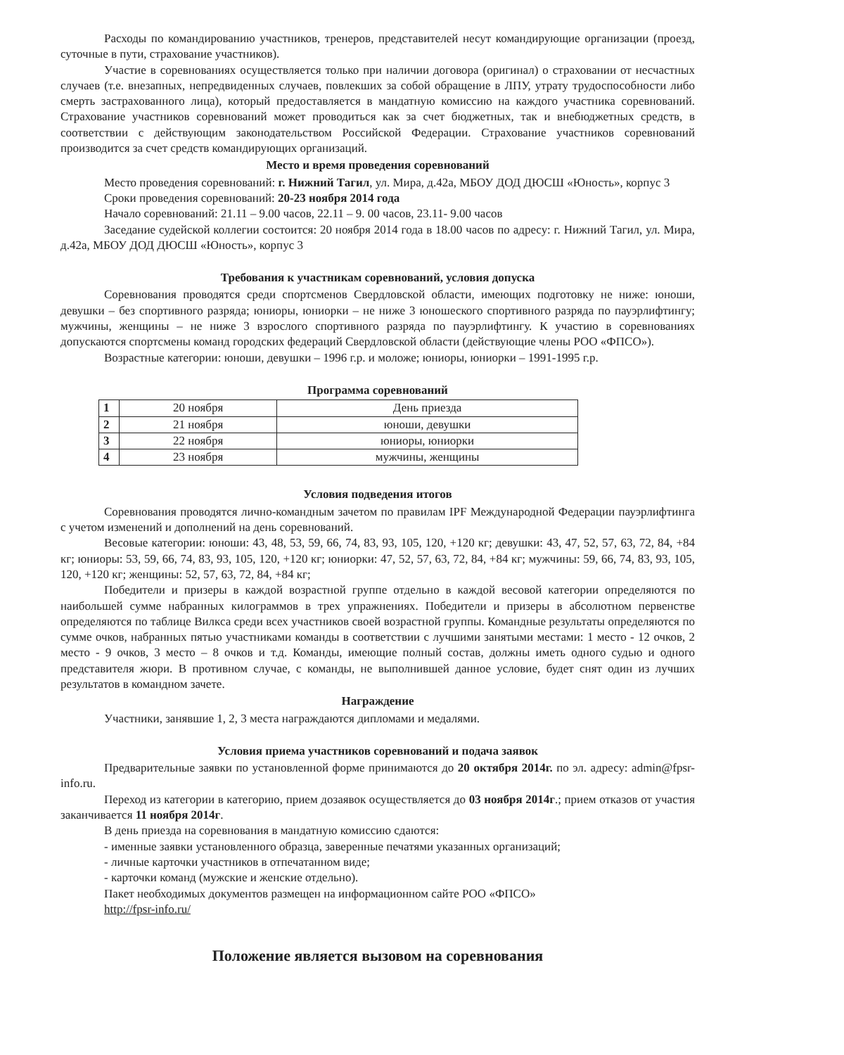Расходы по командированию участников, тренеров, представителей несут командирующие организации (проезд, суточные в пути, страхование участников).
Участие в соревнованиях осуществляется только при наличии договора (оригинал) о страховании от несчастных случаев (т.е. внезапных, непредвиденных случаев, повлекших за собой обращение в ЛПУ, утрату трудоспособности либо смерть застрахованного лица), который предоставляется в мандатную комиссию на каждого участника соревнований. Страхование участников соревнований может проводиться как за счет бюджетных, так и внебюджетных средств, в соответствии с действующим законодательством Российской Федерации. Страхование участников соревнований производится за счет средств командирующих организаций.
Место и время проведения соревнований
Место проведения соревнований: г. Нижний Тагил, ул. Мира, д.42а, МБОУ ДОД ДЮСШ «Юность», корпус 3
Сроки проведения соревнований: 20-23 ноября 2014 года
Начало соревнований: 21.11 – 9.00 часов, 22.11 – 9. 00 часов, 23.11- 9.00 часов
Заседание судейской коллегии состоится: 20 ноября 2014 года в 18.00 часов по адресу: г. Нижний Тагил, ул. Мира, д.42а, МБОУ ДОД ДЮСШ «Юность», корпус 3
Требования к участникам соревнований, условия допуска
Соревнования проводятся среди спортсменов Свердловской области, имеющих подготовку не ниже: юноши, девушки – без спортивного разряда; юниоры, юниорки – не ниже 3 юношеского спортивного разряда по пауэрлифтингу; мужчины, женщины – не ниже 3 взрослого спортивного разряда по пауэрлифтингу. К участию в соревнованиях допускаются спортсмены команд городских федераций Свердловской области (действующие члены РОО «ФПСО»).
Возрастные категории: юноши, девушки – 1996 г.р. и моложе; юниоры, юниорки – 1991-1995 г.р.
Программа соревнований
| 1 | 20 ноября | День приезда |
| 2 | 21 ноября | юноши, девушки |
| 3 | 22 ноября | юниоры, юниорки |
| 4 | 23 ноября | мужчины, женщины |
Условия подведения итогов
Соревнования проводятся лично-командным зачетом по правилам IPF Международной Федерации пауэрлифтинга с учетом изменений и дополнений на день соревнований.
Весовые категории: юноши: 43, 48, 53, 59, 66, 74, 83, 93, 105, 120, +120 кг; девушки: 43, 47, 52, 57, 63, 72, 84, +84 кг; юниоры: 53, 59, 66, 74, 83, 93, 105, 120, +120 кг; юниорки: 47, 52, 57, 63, 72, 84, +84 кг; мужчины: 59, 66, 74, 83, 93, 105, 120, +120 кг; женщины: 52, 57, 63, 72, 84, +84 кг;
Победители и призеры в каждой возрастной группе отдельно в каждой весовой категории определяются по наибольшей сумме набранных килограммов в трех упражнениях. Победители и призеры в абсолютном первенстве определяются по таблице Вилкса среди всех участников своей возрастной группы. Командные результаты определяются по сумме очков, набранных пятью участниками команды в соответствии с лучшими занятыми местами: 1 место - 12 очков, 2 место - 9 очков, 3 место – 8 очков и т.д. Команды, имеющие полный состав, должны иметь одного судью и одного представителя жюри. В противном случае, с команды, не выполнившей данное условие, будет снят один из лучших результатов в командном зачете.
Награждение
Участники, занявшие 1, 2, 3 места награждаются дипломами и медалями.
Условия приема участников соревнований и подача заявок
Предварительные заявки по установленной форме принимаются до 20 октября 2014г. по эл. адресу: admin@fpsr-info.ru.
Переход из категории в категорию, прием дозаявок осуществляется до 03 ноября 2014г.; прием отказов от участия заканчивается 11 ноября 2014г.
В день приезда на соревнования в мандатную комиссию сдаются:
- именные заявки установленного образца, заверенные печатями указанных организаций;
- личные карточки участников в отпечатанном виде;
- карточки команд (мужские и женские отдельно).
Пакет необходимых документов размещен на информационном сайте РОО «ФПСО»
http://fpsr-info.ru/
Положение является вызовом на соревнования